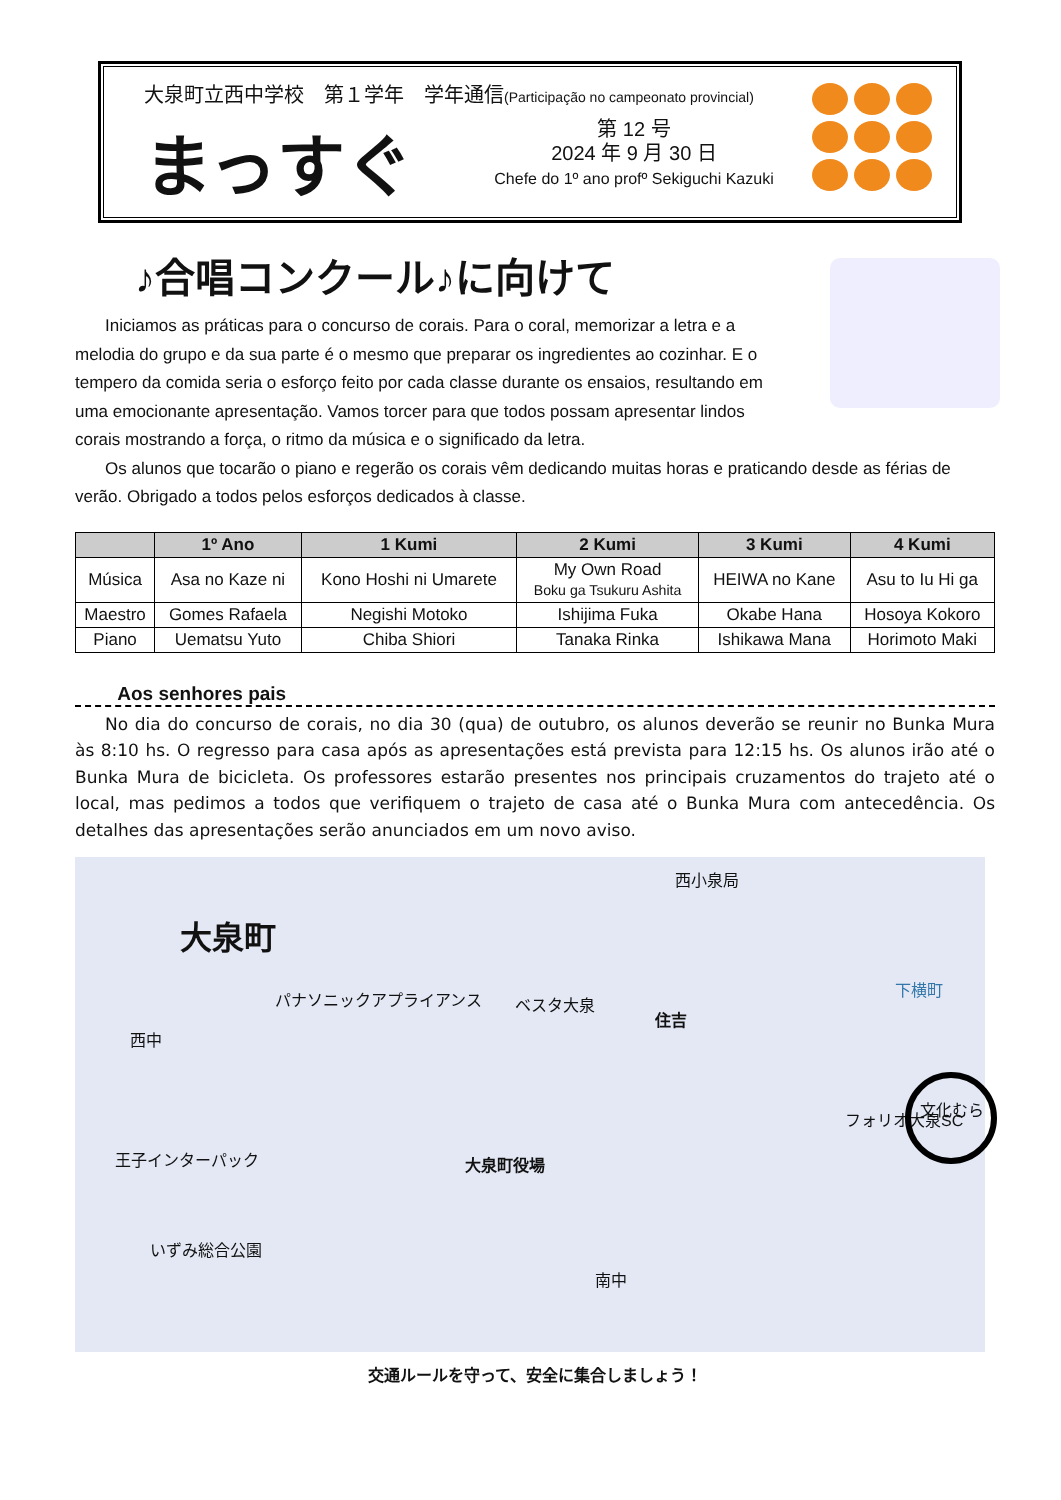大泉町立西中学校　第１学年　学年通信(Participação no campeonato provincial)
まっすぐ
第 12 号
2024 年 9 月 30 日
Chefe do 1º ano profº Sekiguchi Kazuki
♪合唱コンクール♪に向けて
Iniciamos as práticas para o concurso de corais. Para o coral, memorizar a letra e a melodia do grupo e da sua parte é o mesmo que preparar os ingredientes ao cozinhar. E o tempero da comida seria o esforço feito por cada classe durante os ensaios, resultando em uma emocionante apresentação. Vamos torcer para que todos possam apresentar lindos corais mostrando a força, o ritmo da música e o significado da letra.
Os alunos que tocarão o piano e regerão os corais vêm dedicando muitas horas e praticando desde as férias de verão. Obrigado a todos pelos esforços dedicados à classe.
| | 1º Ano | 1 Kumi | 2 Kumi | 3 Kumi | 4 Kumi |
| --- | --- | --- | --- | --- | --- |
| Música | Asa no Kaze ni | Kono Hoshi ni Umarete | My Own Road Boku ga Tsukuru Ashita | HEIWA no Kane | Asu to Iu Hi ga |
| Maestro | Gomes Rafaela | Negishi Motoko | Ishijima Fuka | Okabe Hana | Hosoya Kokoro |
| Piano | Uematsu Yuto | Chiba Shiori | Tanaka Rinka | Ishikawa Mana | Horimoto Maki |
Aos senhores pais
No dia do concurso de corais, no dia 30 (qua) de outubro, os alunos deverão se reunir no Bunka Mura às 8:10 hs. O regresso para casa após as apresentações está prevista para 12:15 hs. Os alunos irão até o Bunka Mura de bicicleta. Os professores estarão presentes nos principais cruzamentos do trajeto até o local, mas pedimos a todos que verifiquem o trajeto de casa até o Bunka Mura com antecedência. Os detalhes das apresentações serão anunciados em um novo aviso.
大泉町
パナソニックアプライアンス ベスタ大泉
西小泉局
住吉
西中
王子インターパック 大泉町役場
いずみ総合公園
南中
フォリオ大泉SC
下横町
文化むら
交通ルールを守って、安全に集合しましょう！